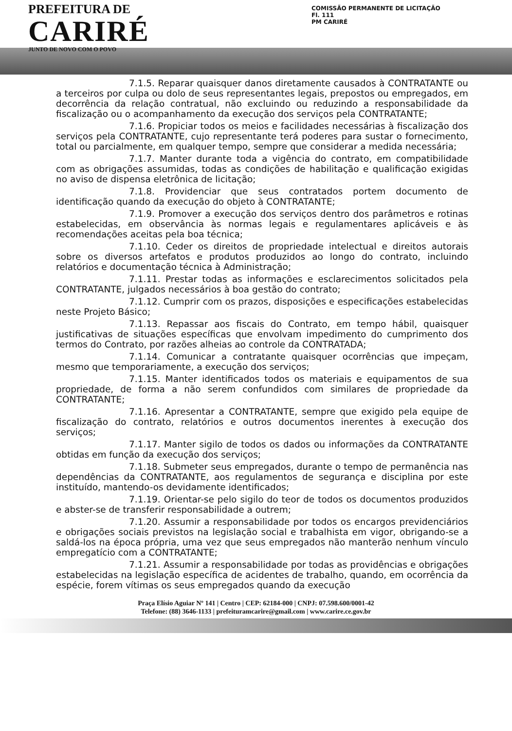PREFEITURA DE
CARIRÉ
JUNTO DE NOVO COM O POVO
COMISSÃO PERMANENTE DE LICITAÇÃO
Fl. 111
PM CARIRÉ
7.1.5. Reparar quaisquer danos diretamente causados à CONTRATANTE ou a terceiros por culpa ou dolo de seus representantes legais, prepostos ou empregados, em decorrência da relação contratual, não excluindo ou reduzindo a responsabilidade da fiscalização ou o acompanhamento da execução dos serviços pela CONTRATANTE;
7.1.6. Propiciar todos os meios e facilidades necessárias à fiscalização dos serviços pela CONTRATANTE, cujo representante terá poderes para sustar o fornecimento, total ou parcialmente, em qualquer tempo, sempre que considerar a medida necessária;
7.1.7. Manter durante toda a vigência do contrato, em compatibilidade com as obrigações assumidas, todas as condições de habilitação e qualificação exigidas no aviso de dispensa eletrônica de licitação;
7.1.8. Providenciar que seus contratados portem documento de identificação quando da execução do objeto à CONTRATANTE;
7.1.9. Promover a execução dos serviços dentro dos parâmetros e rotinas estabelecidas, em observância às normas legais e regulamentares aplicáveis e às recomendações aceitas pela boa técnica;
7.1.10. Ceder os direitos de propriedade intelectual e direitos autorais sobre os diversos artefatos e produtos produzidos ao longo do contrato, incluindo relatórios e documentação técnica à Administração;
7.1.11. Prestar todas as informações e esclarecimentos solicitados pela CONTRATANTE, julgados necessários à boa gestão do contrato;
7.1.12. Cumprir com os prazos, disposições e especificações estabelecidas neste Projeto Básico;
7.1.13. Repassar aos fiscais do Contrato, em tempo hábil, quaisquer justificativas de situações específicas que envolvam impedimento do cumprimento dos termos do Contrato, por razões alheias ao controle da CONTRATADA;
7.1.14. Comunicar a contratante quaisquer ocorrências que impeçam, mesmo que temporariamente, a execução dos serviços;
7.1.15. Manter identificados todos os materiais e equipamentos de sua propriedade, de forma a não serem confundidos com similares de propriedade da CONTRATANTE;
7.1.16. Apresentar a CONTRATANTE, sempre que exigido pela equipe de fiscalização do contrato, relatórios e outros documentos inerentes à execução dos serviços;
7.1.17. Manter sigilo de todos os dados ou informações da CONTRATANTE obtidas em função da execução dos serviços;
7.1.18. Submeter seus empregados, durante o tempo de permanência nas dependências da CONTRATANTE, aos regulamentos de segurança e disciplina por este instituído, mantendo-os devidamente identificados;
7.1.19. Orientar-se pelo sigilo do teor de todos os documentos produzidos e abster-se de transferir responsabilidade a outrem;
7.1.20. Assumir a responsabilidade por todos os encargos previdenciários e obrigações sociais previstos na legislação social e trabalhista em vigor, obrigando-se a saldá-los na época própria, uma vez que seus empregados não manterão nenhum vínculo empregatício com a CONTRATANTE;
7.1.21. Assumir a responsabilidade por todas as providências e obrigações estabelecidas na legislação específica de acidentes de trabalho, quando, em ocorrência da espécie, forem vítimas os seus empregados quando da execução
Praça Elísio Aguiar Nº 141 | Centro | CEP: 62184-000 | CNPJ: 07.598.600/0001-42
Telefone: (88) 3646-1133 | prefeituramcarire@gmail.com | www.carire.ce.gov.br